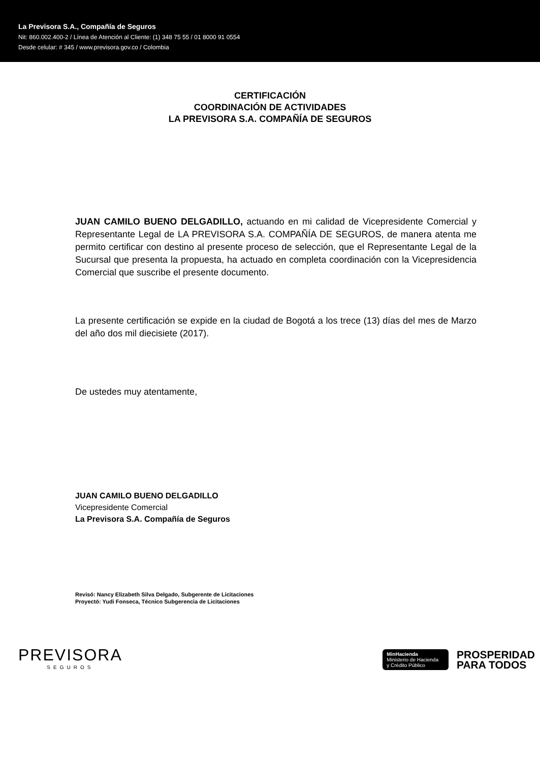La Previsora S.A., Compañía de Seguros
Nit: 860.002.400-2 / Línea de Atención al Cliente: (1) 348 75 55 / 01 8000 91 0554
Desde celular: # 345 / www.previsora.gov.co / Colombia
CERTIFICACIÓN
COORDINACIÓN DE ACTIVIDADES
LA PREVISORA S.A. COMPAÑÍA DE SEGUROS
JUAN CAMILO BUENO DELGADILLO, actuando en mi calidad de Vicepresidente Comercial y Representante Legal de LA PREVISORA S.A. COMPAÑÍA DE SEGUROS, de manera atenta me permito certificar con destino al presente proceso de selección, que el Representante Legal de la Sucursal que presenta la propuesta, ha actuado en completa coordinación con la Vicepresidencia Comercial que suscribe el presente documento.
La presente certificación se expide en la ciudad de Bogotá a los trece (13) días del mes de Marzo del año dos mil diecisiete (2017).
De ustedes muy atentamente,
JUAN CAMILO BUENO DELGADILLO
Vicepresidente Comercial
La Previsora S.A. Compañía de Seguros
Revisó: Nancy Elizabeth Silva Delgado, Subgerente de Licitaciones
Proyectó: Yudi Fonseca, Técnico Subgerencia de Licitaciones
PREVISORA
SEGUROS
MinHacienda
Ministerio de Hacienda
y Crédito Público
PROSPERIDAD
PARA TODOS